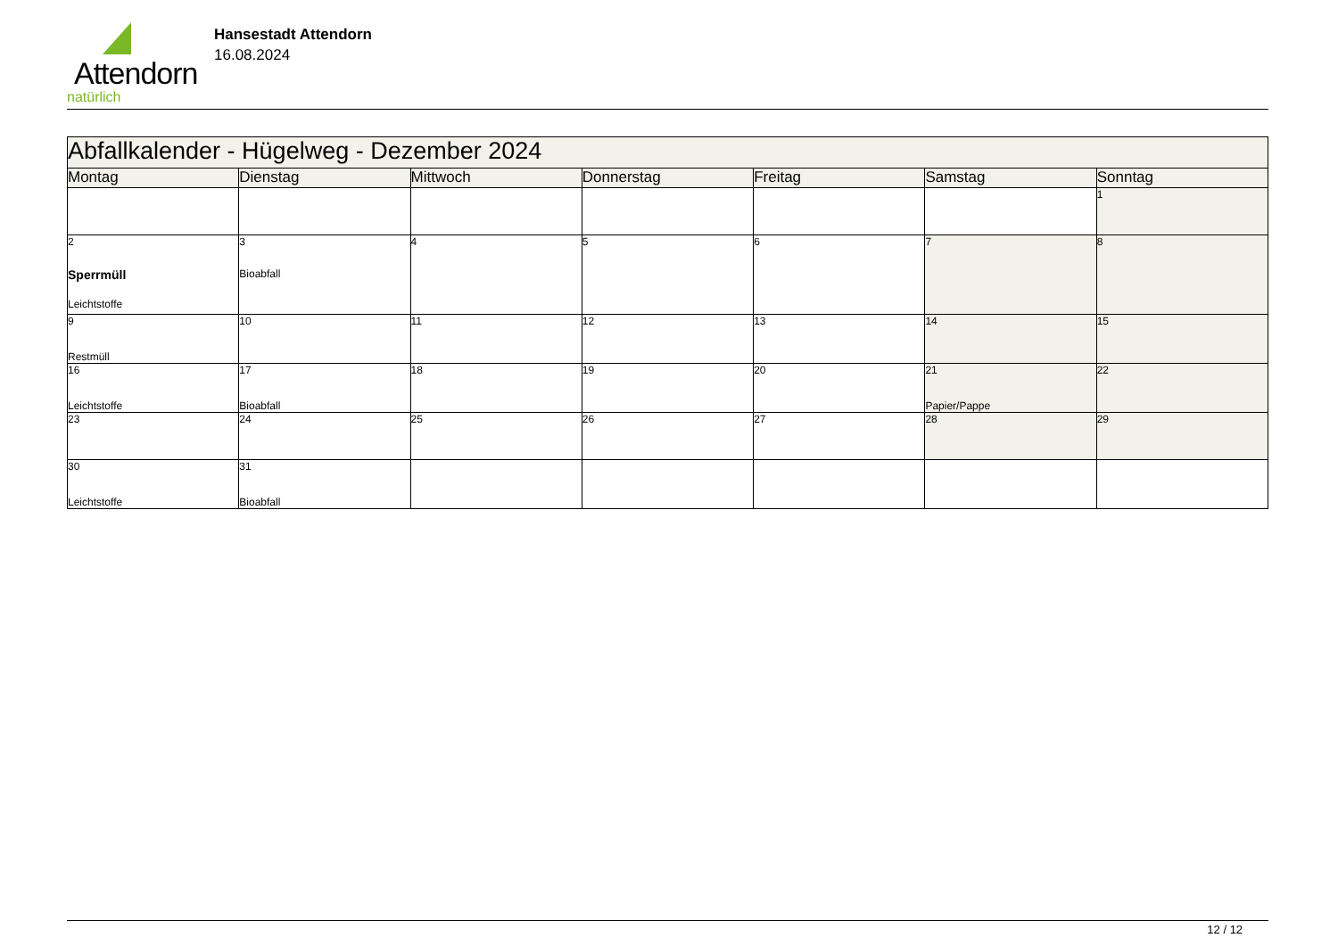Attendorn
natürlich
Hansestadt Attendorn
16.08.2024
| Abfallkalender - Hügelweg - Dezember 2024 | | | | | | |
| Montag | Dienstag | Mittwoch | Donnerstag | Freitag | Samstag | Sonntag |
| | | | | | | 1 |
| 2 Sperrmüll Leichtstoffe | 3 Bioabfall | 4 | 5 | 6 | 7 | 8 |
| 9 Restmüll | 10 | 11 | 12 | 13 | 14 | 15 |
| 16 Leichtstoffe | 17 Bioabfall | 18 | 19 | 20 | 21 Papier/Pappe | 22 |
| 23 | 24 | 25 | 26 | 27 | 28 | 29 |
| 30 Leichtstoffe | 31 Bioabfall | | | | | |
12 / 12